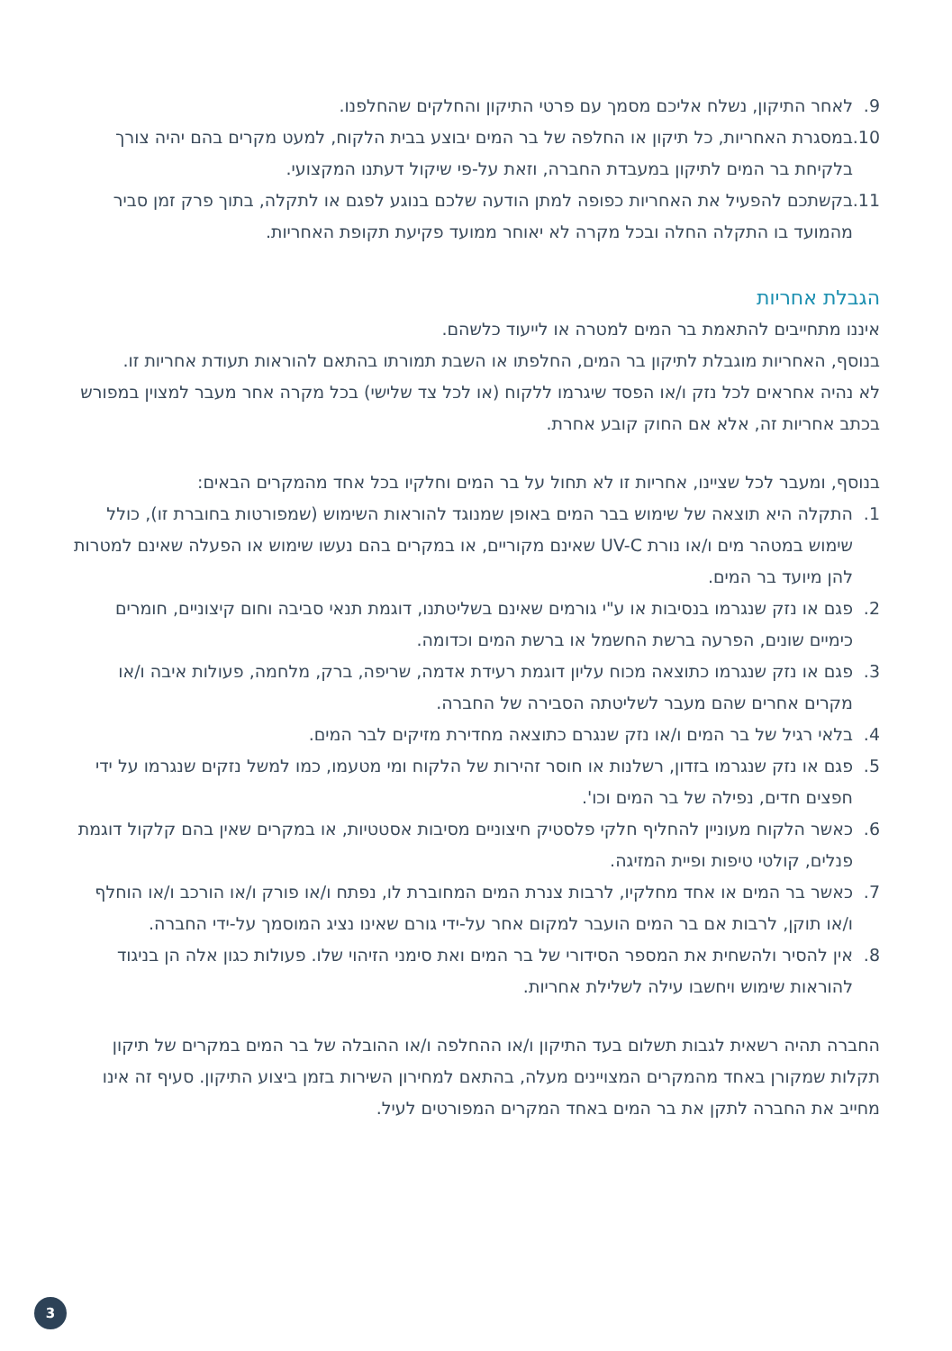9. לאחר התיקון, נשלח אליכם מסמך עם פרטי התיקון והחלקים שהחלפנו.
10.
במסגרת האחריות, כל תיקון או החלפה של בר המים יבוצע בבית הלקוח, למעט מקרים בהם יהיה צורך בלקיחת בר המים לתיקון במעבדת החברה, וזאת על-פי שיקול דעתנו המקצועי.
11.
בקשתכם להפעיל את האחריות כפופה למתן הודעה שלכם בנוגע לפגם או לתקלה, בתוך פרק זמן סביר מהמועד בו התקלה החלה ובכל מקרה לא יאוחר ממועד פקיעת תקופת האחריות.
הגבלת אחריות
איננו מתחייבים להתאמת בר המים למטרה או לייעוד כלשהם.
בנוסף, האחריות מוגבלת לתיקון בר המים, החלפתו או השבת תמורתו בהתאם להוראות תעודת אחריות זו.
לא נהיה אחראים לכל נזק ו/או הפסד שיגרמו ללקוח (או לכל צד שלישי) בכל מקרה אחר מעבר למצוין במפורש בכתב אחריות זה, אלא אם החוק קובע אחרת.
בנוסף, ומעבר לכל שציינו, אחריות זו לא תחול על בר המים וחלקיו בכל אחד מהמקרים הבאים:
1. התקלה היא תוצאה של שימוש בבר המים באופן שמנוגד להוראות השימוש (שמפורטות בחוברת זו), כולל שימוש במטהר מים ו/או נורת UV-C שאינם מקוריים, או במקרים בהם נעשו שימוש או הפעלה שאינם למטרות להן מיועד בר המים.
2. פגם או נזק שנגרמו בנסיבות או ע"י גורמים שאינם בשליטתנו, דוגמת תנאי סביבה וחום קיצוניים, חומרים כימיים שונים, הפרעה ברשת החשמל או ברשת המים וכדומה.
3. פגם או נזק שנגרמו כתוצאה מכוח עליון דוגמת רעידת אדמה, שריפה, ברק, מלחמה, פעולות איבה ו/או מקרים אחרים שהם מעבר לשליטתה הסבירה של החברה.
4. בלאי רגיל של בר המים ו/או נזק שנגרם כתוצאה מחדירת מזיקים לבר המים.
5. פגם או נזק שנגרמו בזדון, רשלנות או חוסר זהירות של הלקוח ומי מטעמו, כמו למשל נזקים שנגרמו על ידי חפצים חדים, נפילה של בר המים וכו'.
6. כאשר הלקוח מעוניין להחליף חלקי פלסטיק חיצוניים מסיבות אסטטיות, או במקרים שאין בהם קלקול דוגמת פנלים, קולטי טיפות ופיית המזיגה.
7. כאשר בר המים או אחד מחלקיו, לרבות צנרת המים המחוברת לו, נפתח ו/או פורק ו/או הורכב ו/או הוחלף ו/או תוקן, לרבות אם בר המים הועבר למקום אחר על-ידי גורם שאינו נציג המוסמך על-ידי החברה.
8. אין להסיר ולהשחית את המספר הסידורי של בר המים ואת סימני הזיהוי שלו. פעולות כגון אלה הן בניגוד להוראות שימוש ויחשבו עילה לשלילת אחריות.
החברה תהיה רשאית לגבות תשלום בעד התיקון ו/או ההחלפה ו/או ההובלה של בר המים במקרים של תיקון תקלות שמקורן באחד מהמקרים המצויינים מעלה, בהתאם למחירון השירות בזמן ביצוע התיקון. סעיף זה אינו מחייב את החברה לתקן את בר המים באחד המקרים המפורטים לעיל.
3